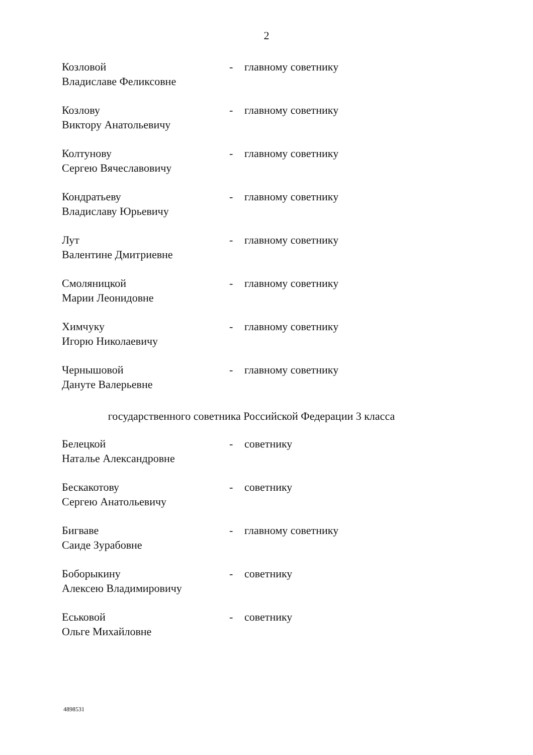2
Козловой
Владиславе Феликсовне
- главному советнику
Козлову
Виктору Анатольевичу
- главному советнику
Колтунову
Сергею Вячеславовичу
- главному советнику
Кондратьеву
Владиславу Юрьевичу
- главному советнику
Лут
Валентине Дмитриевне
- главному советнику
Смоляницкой
Марии Леонидовне
- главному советнику
Химчуку
Игорю Николаевичу
- главному советнику
Чернышовой
Дануте Валерьевне
- главному советнику
государственного советника Российской Федерации 3 класса
Белецкой
Наталье Александровне
- советнику
Бескакотову
Сергею Анатольевичу
- советнику
Бигваве
Саиде Зурабовне
- главному советнику
Боборыкину
Алексею Владимировичу
- советнику
Еськовой
Ольге Михайловне
- советнику
4898531